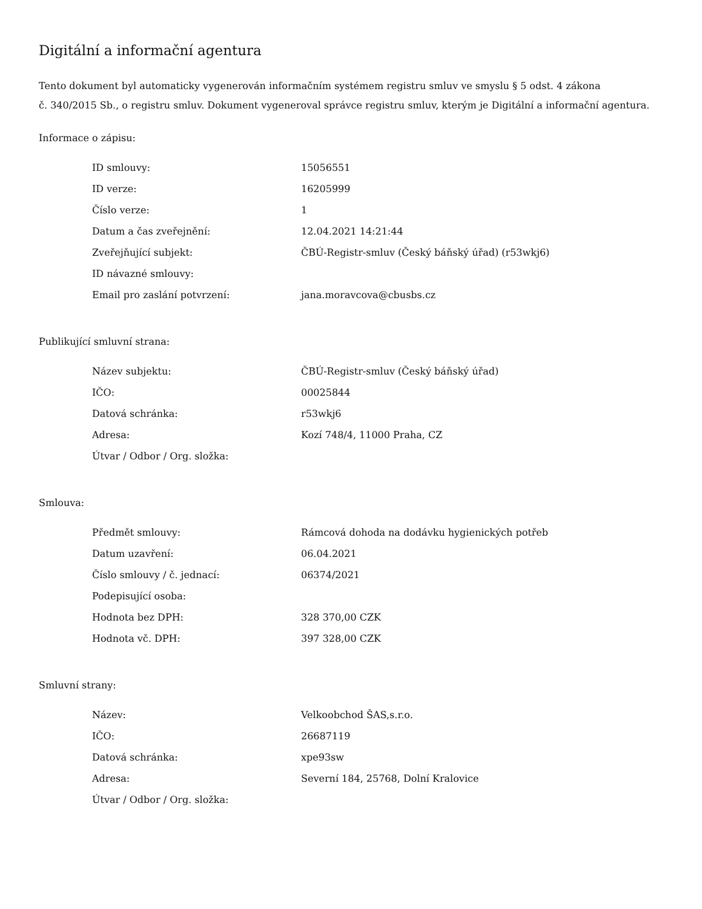Digitální a informační agentura
Tento dokument byl automaticky vygenerován informačním systémem registru smluv ve smyslu § 5 odst. 4 zákona
č. 340/2015 Sb., o registru smluv. Dokument vygeneroval správce registru smluv, kterým je Digitální a informační agentura.
Informace o zápisu:
| ID smlouvy: | 15056551 |
| ID verze: | 16205999 |
| Číslo verze: | 1 |
| Datum a čas zveřejnění: | 12.04.2021 14:21:44 |
| Zveřejňující subjekt: | ČBÚ-Registr-smluv (Český báňský úřad) (r53wkj6) |
| ID návazné smlouvy: | |
| Email pro zaslání potvrzení: | jana.moravcova@cbusbs.cz |
Publikující smluvní strana:
| Název subjektu: | ČBÚ-Registr-smluv (Český báňský úřad) |
| IČO: | 00025844 |
| Datová schránka: | r53wkj6 |
| Adresa: | Kozí 748/4, 11000 Praha, CZ |
| Útvar / Odbor / Org. složka: | |
Smlouva:
| Předmět smlouvy: | Rámcová dohoda na dodávku hygienických potřeb |
| Datum uzavření: | 06.04.2021 |
| Číslo smlouvy / č. jednací: | 06374/2021 |
| Podepisující osoba: | |
| Hodnota bez DPH: | 328 370,00 CZK |
| Hodnota vč. DPH: | 397 328,00 CZK |
Smluvní strany:
| Název: | Velkoobchod ŠAS,s.r.o. |
| IČO: | 26687119 |
| Datová schránka: | xpe93sw |
| Adresa: | Severní 184, 25768, Dolní Kralovice |
| Útvar / Odbor / Org. složka: | |